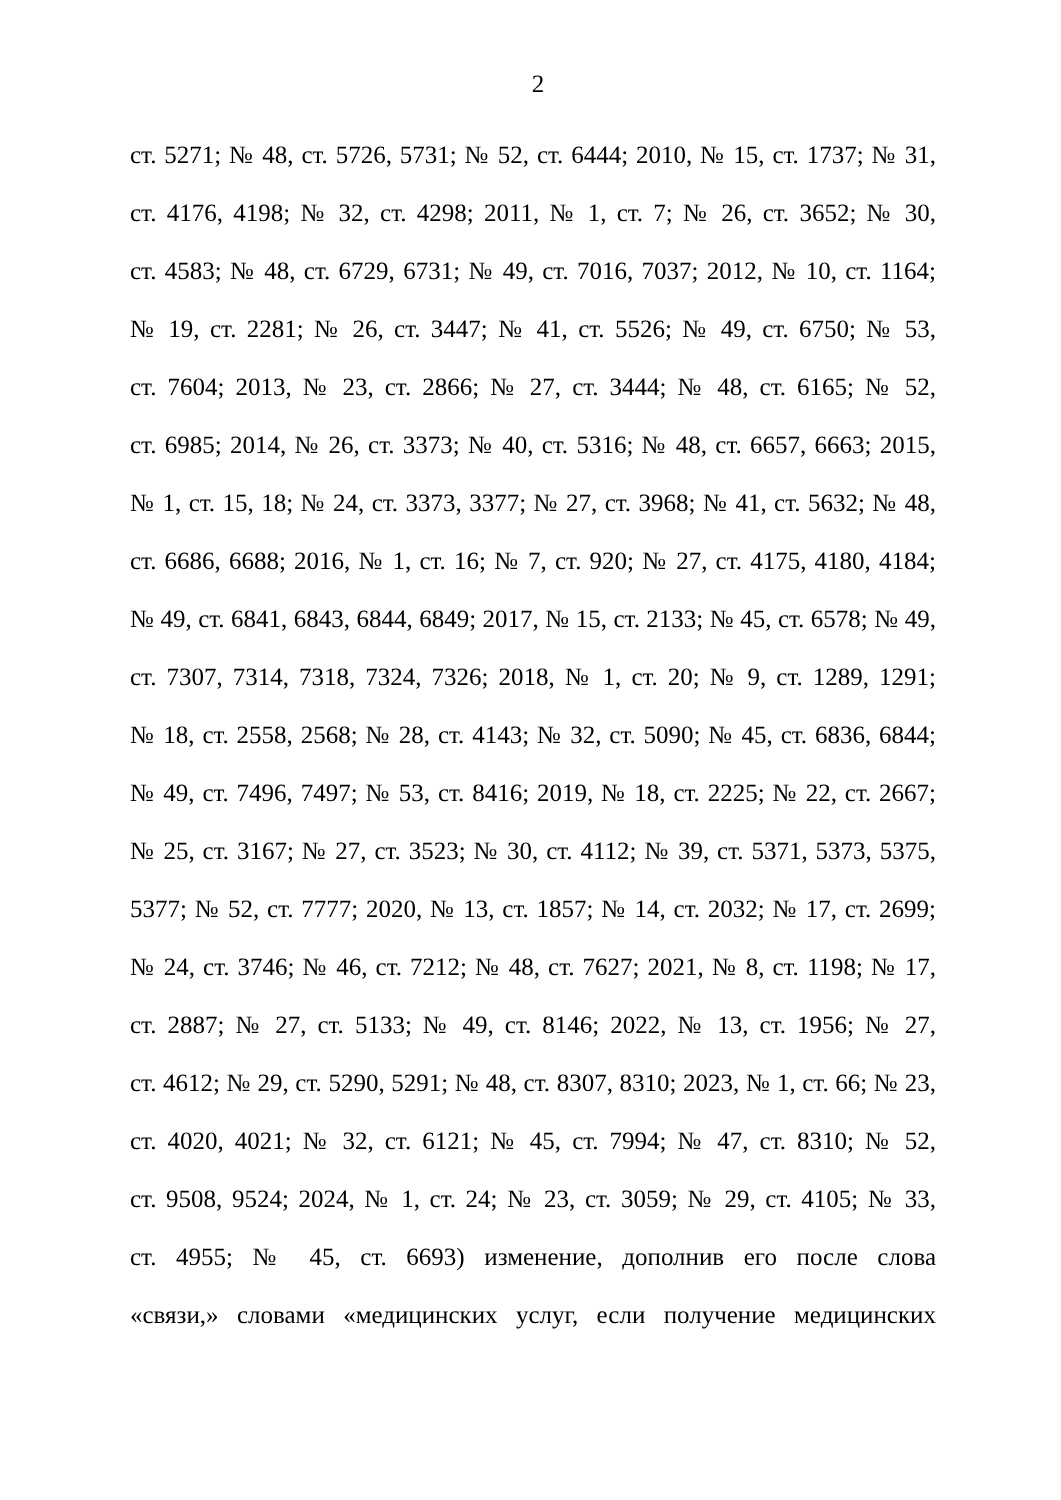2
ст. 5271; № 48, ст. 5726, 5731; № 52, ст. 6444; 2010, № 15, ст. 1737; № 31,
ст. 4176, 4198; № 32, ст. 4298; 2011, № 1, ст. 7; № 26, ст. 3652; № 30,
ст. 4583; № 48, ст. 6729, 6731; № 49, ст. 7016, 7037; 2012, № 10, ст. 1164;
№ 19, ст. 2281; № 26, ст. 3447; № 41, ст. 5526; № 49, ст. 6750; № 53,
ст. 7604; 2013, № 23, ст. 2866; № 27, ст. 3444; № 48, ст. 6165; № 52,
ст. 6985; 2014, № 26, ст. 3373; № 40, ст. 5316; № 48, ст. 6657, 6663; 2015,
№ 1, ст. 15, 18; № 24, ст. 3373, 3377; № 27, ст. 3968; № 41, ст. 5632; № 48,
ст. 6686, 6688; 2016, № 1, ст. 16; № 7, ст. 920; № 27, ст. 4175, 4180, 4184;
№ 49, ст. 6841, 6843, 6844, 6849; 2017, № 15, ст. 2133; № 45, ст. 6578; № 49,
ст. 7307, 7314, 7318, 7324, 7326; 2018, № 1, ст. 20; № 9, ст. 1289, 1291;
№ 18, ст. 2558, 2568; № 28, ст. 4143; № 32, ст. 5090; № 45, ст. 6836, 6844;
№ 49, ст. 7496, 7497; № 53, ст. 8416; 2019, № 18, ст. 2225; № 22, ст. 2667;
№ 25, ст. 3167; № 27, ст. 3523; № 30, ст. 4112; № 39, ст. 5371, 5373, 5375,
5377; № 52, ст. 7777; 2020, № 13, ст. 1857; № 14, ст. 2032; № 17, ст. 2699;
№ 24, ст. 3746; № 46, ст. 7212; № 48, ст. 7627; 2021, № 8, ст. 1198; № 17,
ст. 2887; № 27, ст. 5133; № 49, ст. 8146; 2022, № 13, ст. 1956; № 27,
ст. 4612; № 29, ст. 5290, 5291; № 48, ст. 8307, 8310; 2023, № 1, ст. 66; № 23,
ст. 4020, 4021; № 32, ст. 6121; № 45, ст. 7994; № 47, ст. 8310; № 52,
ст. 9508, 9524; 2024, № 1, ст. 24; № 23, ст. 3059; № 29, ст. 4105; № 33,
ст. 4955; № 45, ст. 6693) изменение, дополнив его после слова
«связи,» словами «медицинских услуг, если получение медицинских